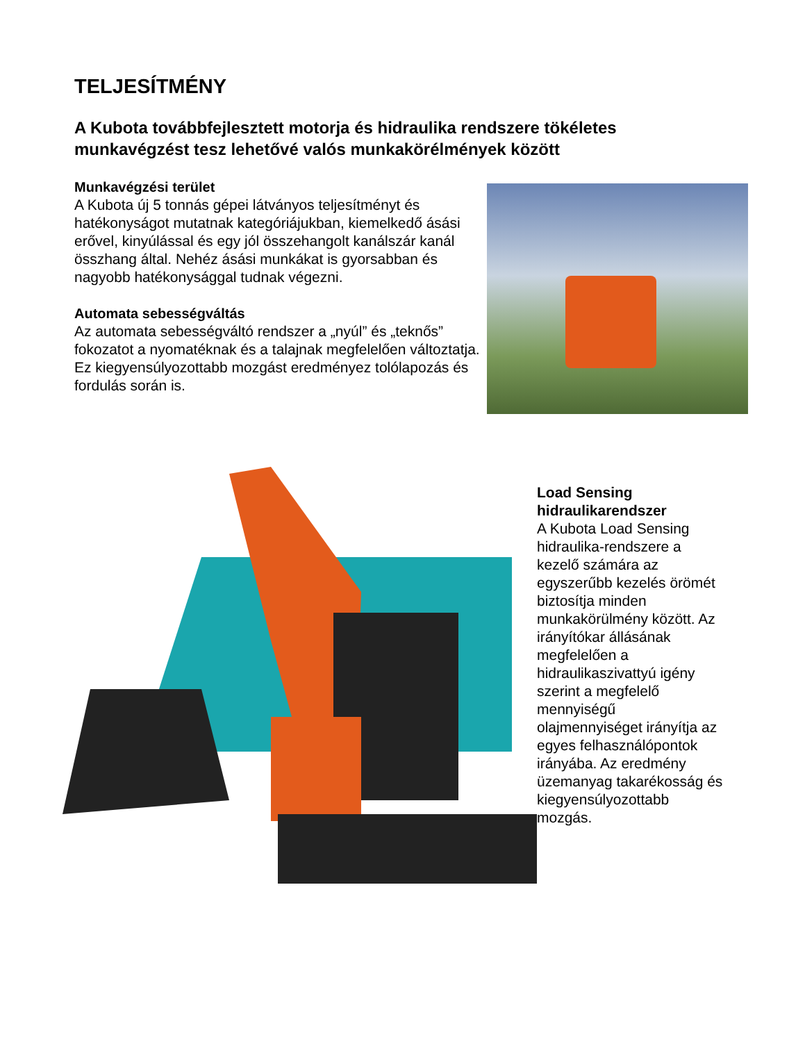TELJESÍTMÉNY
A Kubota továbbfejlesztett motorja és hidraulika rendszere tökéletes munkavégzést tesz lehetővé valós munkakörélmények között
Munkavégzési terület
A Kubota új 5 tonnás gépei látványos teljesítményt és hatékonyságot mutatnak kategóriájukban, kiemelkedő ásási erővel, kinyúlással és egy jól összehangolt kanálszár kanál összhang által. Nehéz ásási munkákat is gyorsabban és nagyobb hatékonysággal tudnak végezni.
Automata sebességváltás
Az automata sebességváltó rendszer a „nyúl” és „teknős” fokozatot a nyomatéknak és a talajnak megfelelően változtatja. Ez kiegyensúlyozottabb mozgást eredményez tolólapozás és fordulás során is.
Load Sensing hidraulikarendszer
A Kubota Load Sensing hidraulika-rendszere a kezelő számára az egyszerűbb kezelés örömét biztosítja minden munkakörülmény között. Az irányítókar állásának megfelelően a hidraulikaszivattyú igény szerint a megfelelő mennyiségű olajmennyiséget irányítja az egyes felhasználópontok irányába. Az eredmény üzemanyag takarékosság és kiegyensúlyozottabb mozgás.